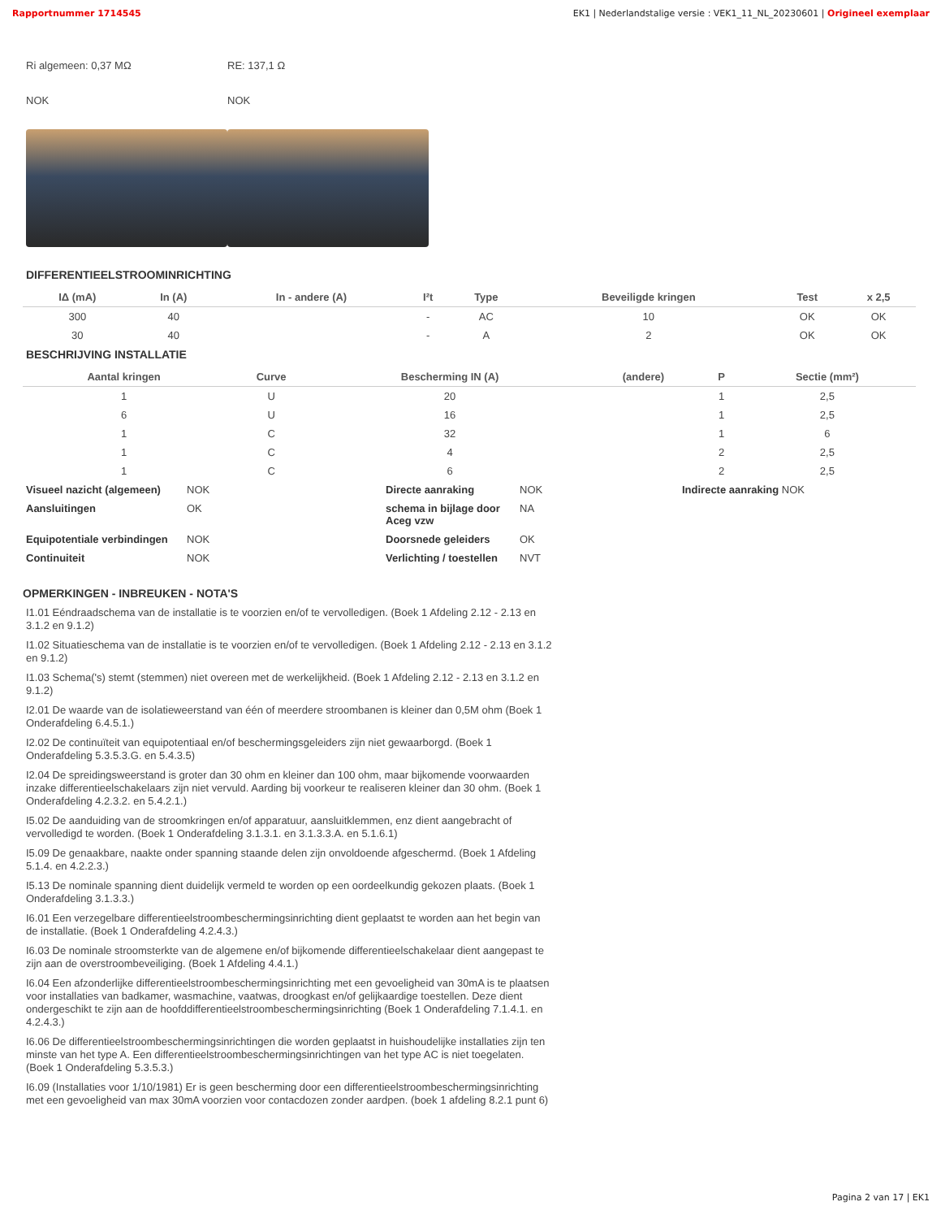Rapportnummer 1714545 EK1 | Nederlandstalige versie : VEK1_11_NL_20230601 | Origineel exemplaar
Ri algemeen: 0,37 MΩ
NOK
RE: 137,1 Ω
NOK
DIFFERENTIEELSTROOMINRICHTING
| IΔ (mA) | In (A) | In - andere (A) | I²t | Type | Beveiligde kringen | Test | x 2,5 |
| --- | --- | --- | --- | --- | --- | --- | --- |
| 300 | 40 | | - | AC | 10 | OK | OK |
| 30 | 40 | | - | A | 2 | OK | OK |
BESCHRIJVING INSTALLATIE
| Aantal kringen | Curve | Bescherming IN (A) | (andere) | P | Sectie (mm²) |
| --- | --- | --- | --- | --- | --- |
| 1 | U | 20 | | 1 | 2,5 |
| 6 | U | 16 | | 1 | 2,5 |
| 1 | C | 32 | | 1 | 6 |
| 1 | C | 4 | | 2 | 2,5 |
| 1 | C | 6 | | 2 | 2,5 |
Visueel nazicht (algemeen) NOK Directe aanraking NOK Indirecte aanraking NOK Aansluitingen OK schema in bijlage door Aceg vzw NA Equipotentiale verbindingen NOK Doorsnede geleiders OK Continuiteit NOK Verlichting / toestellen NVT
OPMERKINGEN - INBREUKEN - NOTA'S
I1.01 Eéndraadschema van de installatie is te voorzien en/of te vervolledigen. (Boek 1 Afdeling 2.12 - 2.13 en 3.1.2 en 9.1.2)
I1.02 Situatieschema van de installatie is te voorzien en/of te vervolledigen. (Boek 1 Afdeling 2.12 - 2.13 en 3.1.2 en 9.1.2)
I1.03 Schema('s) stemt (stemmen) niet overeen met de werkelijkheid. (Boek 1 Afdeling 2.12 - 2.13 en 3.1.2 en 9.1.2)
I2.01 De waarde van de isolatieweerstand van één of meerdere stroombanen is kleiner dan 0,5M ohm (Boek 1 Onderafdeling 6.4.5.1.)
I2.02 De continuïteit van equipotentiaal en/of beschermingsgeleiders zijn niet gewaarborgd. (Boek 1 Onderafdeling 5.3.5.3.G. en 5.4.3.5)
I2.04 De spreidingsweerstand is groter dan 30 ohm en kleiner dan 100 ohm, maar bijkomende voorwaarden inzake differentieelschakelaars zijn niet vervuld. Aarding bij voorkeur te realiseren kleiner dan 30 ohm. (Boek 1 Onderafdeling 4.2.3.2. en 5.4.2.1.)
I5.02 De aanduiding van de stroomkringen en/of apparatuur, aansluitklemmen, enz dient aangebracht of vervolledigd te worden. (Boek 1 Onderafdeling 3.1.3.1. en 3.1.3.3.A. en 5.1.6.1)
I5.09 De genaakbare, naakte onder spanning staande delen zijn onvoldoende afgeschermd. (Boek 1 Afdeling 5.1.4. en 4.2.2.3.)
I5.13 De nominale spanning dient duidelijk vermeld te worden op een oordeelkundig gekozen plaats. (Boek 1 Onderafdeling 3.1.3.3.)
I6.01 Een verzegelbare differentieelstroombeschermingsinrichting dient geplaatst te worden aan het begin van de installatie. (Boek 1 Onderafdeling 4.2.4.3.)
I6.03 De nominale stroomsterkte van de algemene en/of bijkomende differentieelschakelaar dient aangepast te zijn aan de overstroombeveiliging. (Boek 1 Afdeling 4.4.1.)
I6.04 Een afzonderlijke differentieelstroombeschermingsinrichting met een gevoeligheid van 30mA is te plaatsen voor installaties van badkamer, wasmachine, vaatwas, droogkast en/of gelijkaardige toestellen. Deze dient ondergeschikt te zijn aan de hoofddifferentieelstroombeschermingsinrichting (Boek 1 Onderafdeling 7.1.4.1. en 4.2.4.3.)
I6.06 De differentieelstroombeschermingsinrichtingen die worden geplaatst in huishoudelijke installaties zijn ten minste van het type A. Een differentieelstroombeschermingsinrichtingen van het type AC is niet toegelaten. (Boek 1 Onderafdeling 5.3.5.3.)
I6.09 (Installaties voor 1/10/1981) Er is geen bescherming door een differentieelstroombeschermingsinrichting met een gevoeligheid van max 30mA voorzien voor contacdozen zonder aardpen. (boek 1 afdeling 8.2.1 punt 6)
Pagina 2 van 17 | EK1